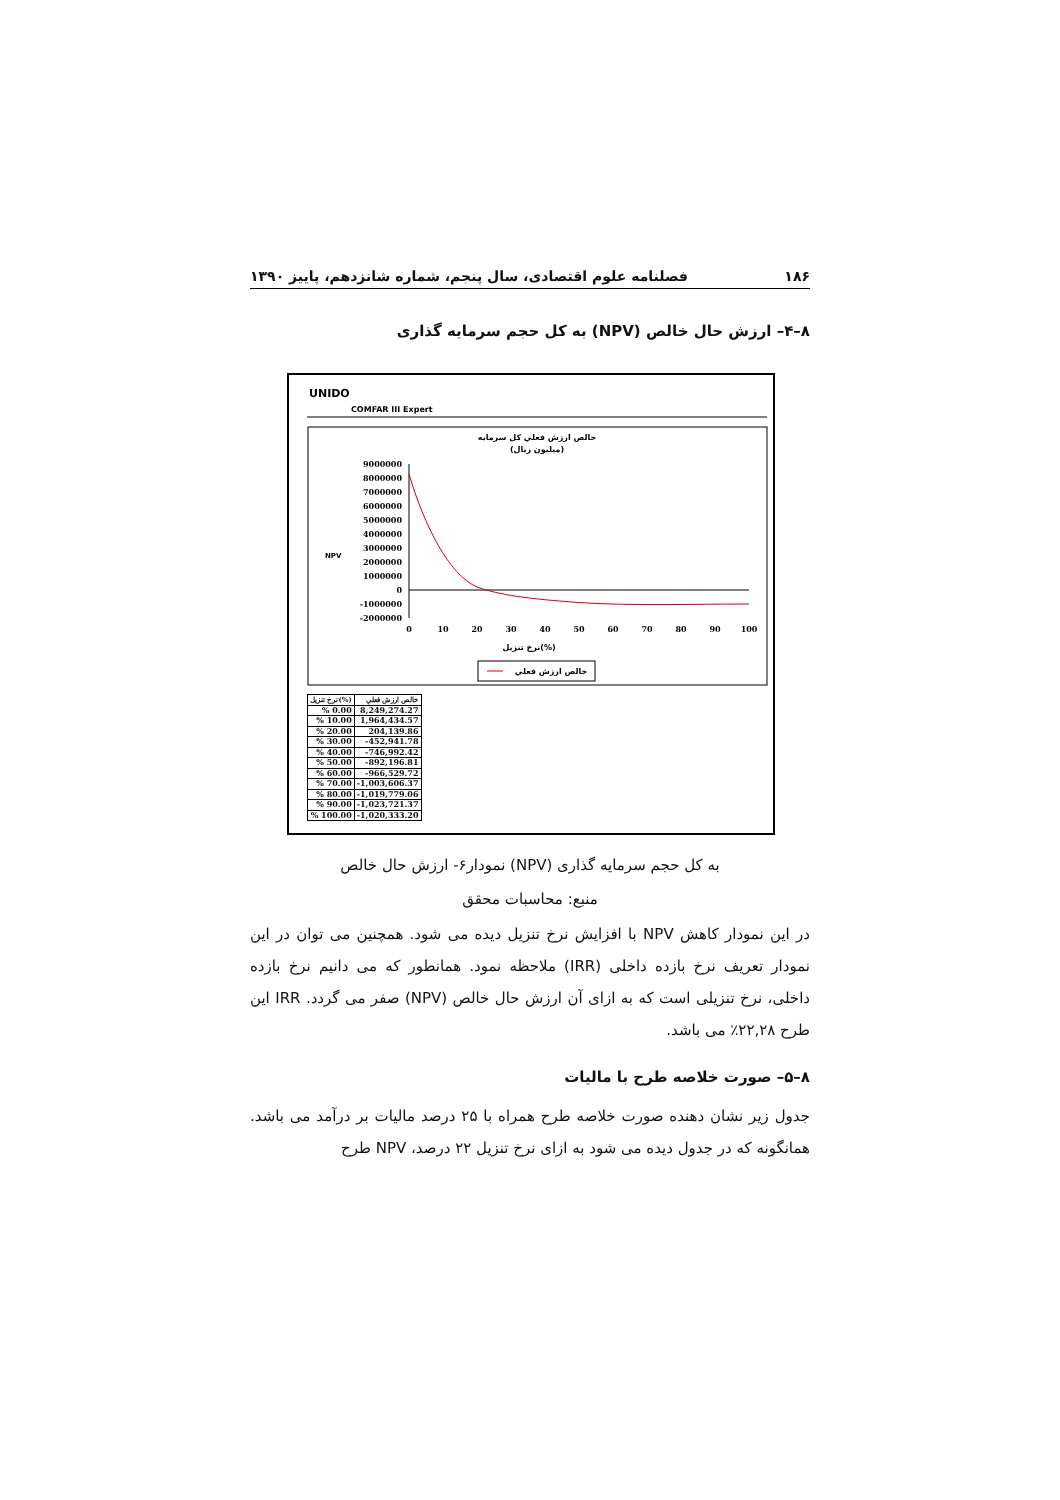۱۸۶ فصلنامه علوم اقتصادی، سال پنجم، شماره شانزدهم، پاییز ۱۳۹۰
۸–۴– ارزش حال خالص (NPV) به کل حجم سرمایه گذاری
UNIDO
COMFAR III Expert
خالص ارزش فعلي كل سرمايه
(ميليون ريال)
9000000
8000000
7000000
6000000
5000000
4000000
3000000
2000000
1000000
0
-1000000
-2000000
NPV
0
10
20
30
40
50
60
70
80
90
100
نرخ تنزيل(%)
خالص ارزش فعلي
| نرخ تنزيل(%) | خالص ارزش فعلي |
| --- | --- |
| % 0.00 | 8,249,274.27 |
| % 10.00 | 1,964,434.57 |
| % 20.00 | 204,139.86 |
| % 30.00 | -452,941.78 |
| % 40.00 | -746,992.42 |
| % 50.00 | -892,196.81 |
| % 60.00 | -966,529.72 |
| % 70.00 | -1,003,606.37 |
| % 80.00 | -1,019,779.06 |
| % 90.00 | -1,023,721.37 |
| % 100.00 | -1,020,333.20 |
نمودار۶- ارزش حال خالص (NPV) به کل حجم سرمایه گذاری
منبع: محاسبات محقق
در این نمودار کاهش NPV با افزایش نرخ تنزیل دیده می شود. همچنین می توان در این نمودار تعریف نرخ بازده داخلی (IRR) ملاحظه نمود. همانطور که می دانیم نرخ بازده داخلی، نرخ تنزیلی است که به ازای آن ارزش حال خالص (NPV) صفر می گردد. IRR این طرح ۲۲,۲۸٪ می باشد.
۸–۵– صورت خلاصه طرح با مالیات
جدول زیر نشان دهنده صورت خلاصه طرح همراه با ۲۵ درصد مالیات بر درآمد می باشد. همانگونه که در جدول دیده می شود به ازای نرخ تنزیل ۲۲ درصد، NPV طرح